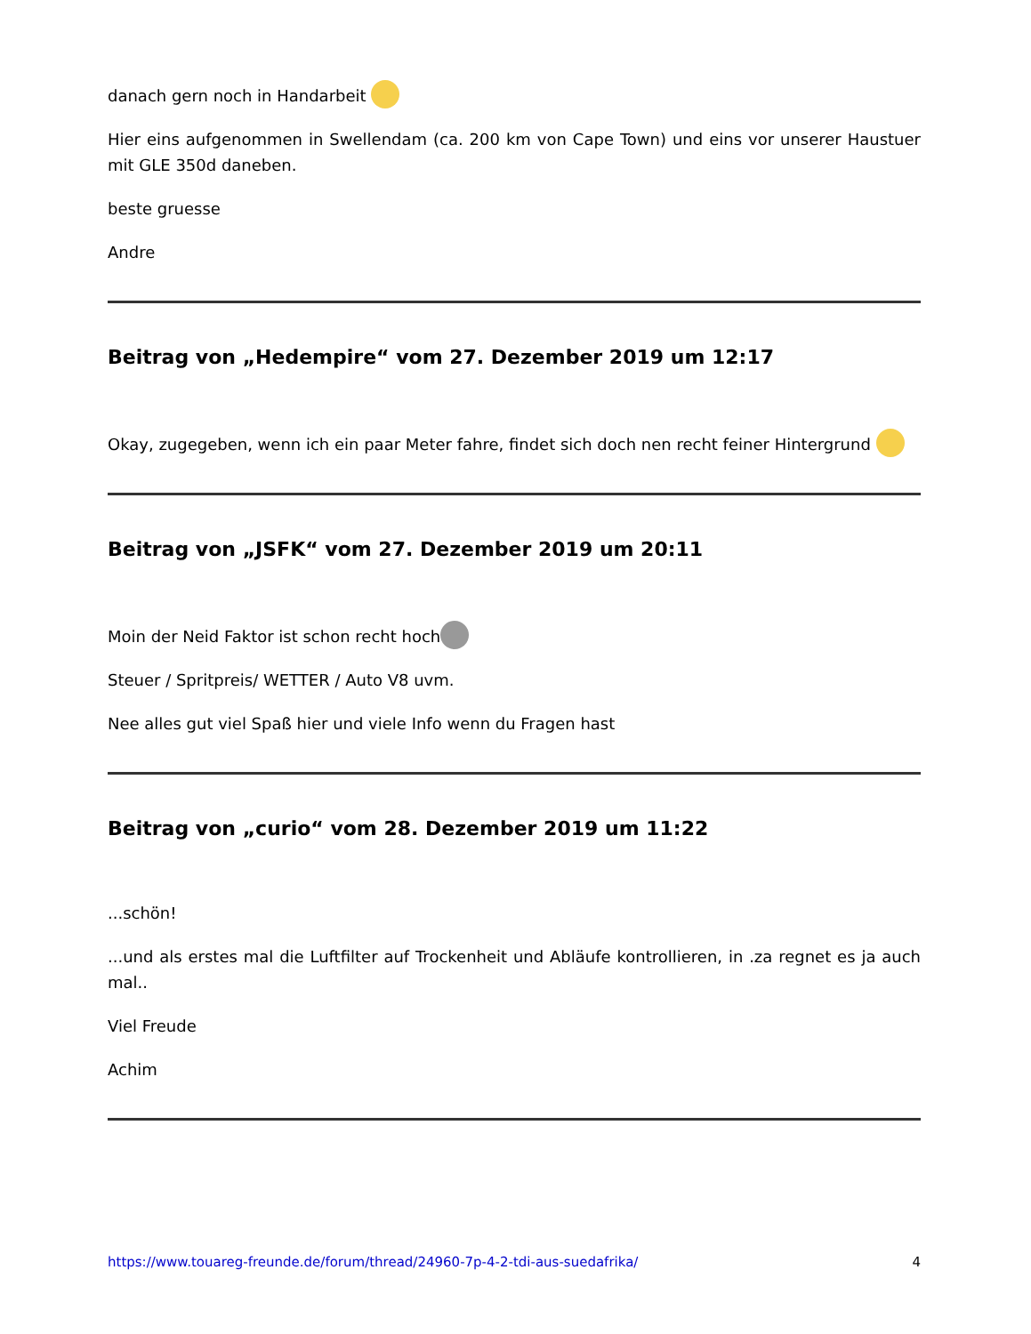danach gern noch in Handarbeit
Hier eins aufgenommen in Swellendam (ca. 200 km von Cape Town) und eins vor unserer Haustuer mit GLE 350d daneben.
beste gruesse
Andre
Beitrag von „Hedempire“ vom 27. Dezember 2019 um 12:17
Okay, zugegeben, wenn ich ein paar Meter fahre, findet sich doch nen recht feiner Hintergrund
Beitrag von „JSFK“ vom 27. Dezember 2019 um 20:11
Moin der Neid Faktor ist schon recht hoch
Steuer / Spritpreis/ WETTER / Auto V8 uvm.
Nee alles gut viel Spaß hier und viele Info wenn du Fragen hast
Beitrag von „curio“ vom 28. Dezember 2019 um 11:22
...schön!
...und als erstes mal die Luftfilter auf Trockenheit und Abläufe kontrollieren, in .za regnet es ja auch mal..
Viel Freude
Achim
https://www.touareg-freunde.de/forum/thread/24960-7p-4-2-tdi-aus-suedafrika/ 4